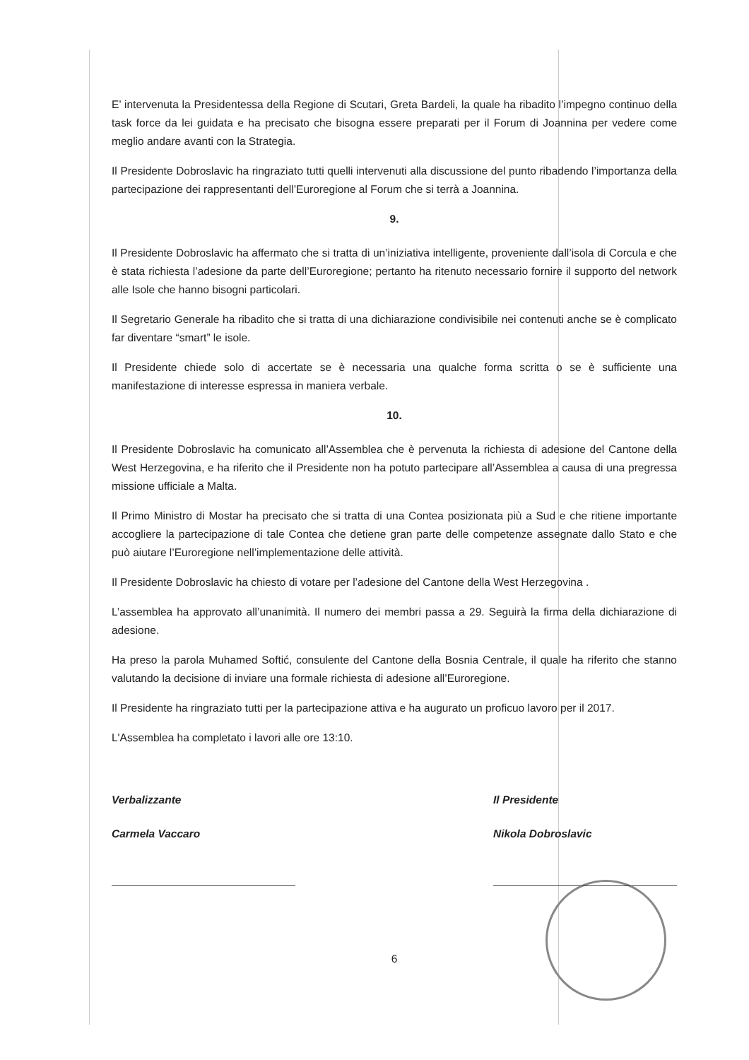E’ intervenuta la Presidentessa della Regione di Scutari, Greta Bardeli, la quale ha ribadito l’impegno continuo della task force da lei guidata e ha precisato che bisogna essere preparati per il Forum di Joannina per vedere come meglio andare avanti con la Strategia.
Il Presidente Dobroslavic ha ringraziato tutti quelli intervenuti alla discussione del punto ribadendo l’importanza della partecipazione dei rappresentanti dell’Euroregione al Forum che si terrà a Joannina.
9.
Il Presidente Dobroslavic ha affermato che si tratta di un’iniziativa intelligente, proveniente dall’isola di Corcula e che è stata richiesta l’adesione da parte dell’Euroregione; pertanto ha ritenuto necessario fornire il supporto del network alle Isole che hanno bisogni particolari.
Il Segretario Generale ha ribadito che si tratta di una dichiarazione condivisibile nei contenuti anche se è complicato far diventare “smart” le isole.
Il Presidente chiede solo di accertate se è necessaria una qualche forma scritta o se è sufficiente una manifestazione di interesse espressa in maniera verbale.
10.
Il Presidente Dobroslavic ha comunicato all’Assemblea che è pervenuta la richiesta di adesione del Cantone della West Herzegovina, e ha riferito che il Presidente non ha potuto partecipare all’Assemblea a causa di una pregressa missione ufficiale a Malta.
Il Primo Ministro di Mostar ha precisato che si tratta di una Contea posizionata più a Sud e che ritiene importante accogliere la partecipazione di tale Contea che detiene gran parte delle competenze assegnate dallo Stato e che può aiutare l’Euroregione nell’implementazione delle attività.
Il Presidente Dobroslavic ha chiesto di votare per l’adesione del Cantone della West Herzegovina .
L’assemblea ha approvato all’unanimità. Il numero dei membri passa a 29. Seguirà la firma della dichiarazione di adesione.
Ha preso la parola Muhamed Softić, consulente del Cantone della Bosnia Centrale, il quale ha riferito che stanno valutando la decisione di inviare una formale richiesta di adesione all’Euroregione.
Il Presidente ha ringraziato tutti per la partecipazione attiva e ha augurato un proficuo lavoro per il 2017.
L'Assemblea ha completato i lavori alle ore 13:10.
Verbalizzante
Carmela Vaccaro
Il Presidente
Nikola Dobroslavic
6